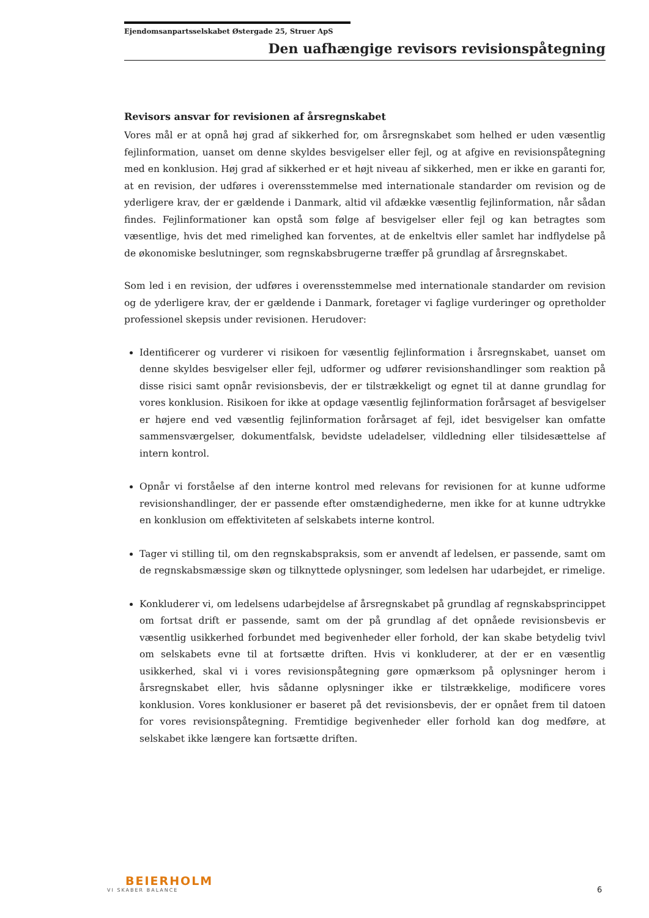Ejendomsanpartsselskabet Østergade 25, Struer ApS
Den uafhængige revisors revisionspåtegning
Revisors ansvar for revisionen af årsregnskabet
Vores mål er at opnå høj grad af sikkerhed for, om årsregnskabet som helhed er uden væsentlig fejlinformation, uanset om denne skyldes besvigelser eller fejl, og at afgive en revisionspåtegning med en konklusion. Høj grad af sikkerhed er et højt niveau af sikkerhed, men er ikke en garanti for, at en revision, der udføres i overensstemmelse med internationale standarder om revision og de yderligere krav, der er gældende i Danmark, altid vil afdække væsentlig fejlinformation, når sådan findes. Fejlinformationer kan opstå som følge af besvigelser eller fejl og kan betragtes som væsentlige, hvis det med rimelighed kan forventes, at de enkeltvis eller samlet har indflydelse på de økonomiske beslutninger, som regnskabsbrugerne træffer på grundlag af årsregnskabet.
Som led i en revision, der udføres i overensstemmelse med internationale standarder om revision og de yderligere krav, der er gældende i Danmark, foretager vi faglige vurderinger og opretholder professionel skepsis under revisionen. Herudover:
Identificerer og vurderer vi risikoen for væsentlig fejlinformation i årsregnskabet, uanset om denne skyldes besvigelser eller fejl, udformer og udfører revisionshandlinger som reaktion på disse risici samt opnår revisionsbevis, der er tilstrækkeligt og egnet til at danne grundlag for vores konklusion. Risikoen for ikke at opdage væsentlig fejlinformation forårsaget af besvigelser er højere end ved væsentlig fejlinformation forårsaget af fejl, idet besvigelser kan omfatte sammensværgelser, dokumentfalsk, bevidste udeladelser, vildledning eller tilsidesættelse af intern kontrol.
Opnår vi forståelse af den interne kontrol med relevans for revisionen for at kunne udforme revisionshandlinger, der er passende efter omstændighederne, men ikke for at kunne udtrykke en konklusion om effektiviteten af selskabets interne kontrol.
Tager vi stilling til, om den regnskabspraksis, som er anvendt af ledelsen, er passende, samt om de regnskabsmæssige skøn og tilknyttede oplysninger, som ledelsen har udarbejdet, er rimelige.
Konkluderer vi, om ledelsens udarbejdelse af årsregnskabet på grundlag af regnskabsprincippet om fortsat drift er passende, samt om der på grundlag af det opnåede revisionsbevis er væsentlig usikkerhed forbundet med begivenheder eller forhold, der kan skabe betydelig tvivl om selskabets evne til at fortsætte driften. Hvis vi konkluderer, at der er en væsentlig usikkerhed, skal vi i vores revisionspåtegning gøre opmærksom på oplysninger herom i årsregnskabet eller, hvis sådanne oplysninger ikke er tilstrækkelige, modificere vores konklusion. Vores konklusioner er baseret på det revisionsbevis, der er opnået frem til datoen for vores revisionspåtegning. Fremtidige begivenheder eller forhold kan dog medføre, at selskabet ikke længere kan fortsætte driften.
BEIERHOLM
VI SKABER BALANCE
6